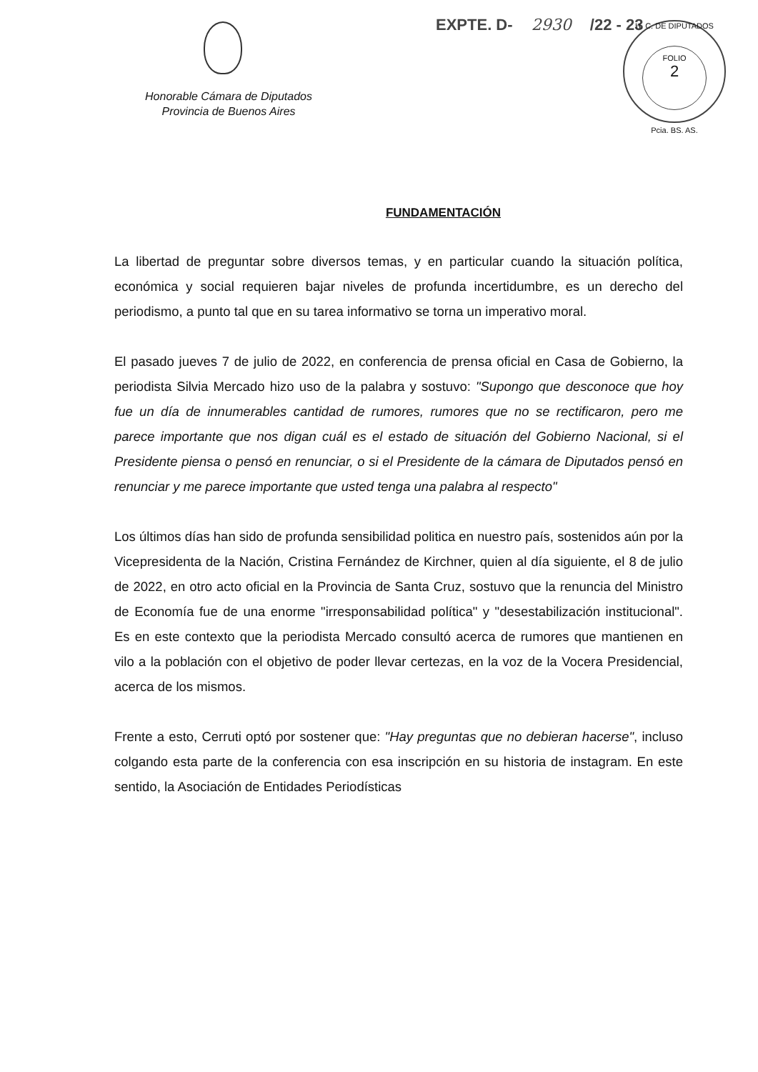Honorable Cámara de Diputados
Provincia de Buenos Aires
EXPTE. D- 2930 /22 - 23
H. C. DE DIPUTADOS
FOLIO
2
Pcia. BS. AS.
FUNDAMENTACIÓN
La libertad de preguntar sobre diversos temas, y en particular cuando la situación política, económica y social requieren bajar niveles de profunda incertidumbre, es un derecho del periodismo, a punto tal que en su tarea informativo se torna un imperativo moral.
El pasado jueves 7 de julio de 2022, en conferencia de prensa oficial en Casa de Gobierno, la periodista Silvia Mercado hizo uso de la palabra y sostuvo: "Supongo que desconoce que hoy fue un día de innumerables cantidad de rumores, rumores que no se rectificaron, pero me parece importante que nos digan cuál es el estado de situación del Gobierno Nacional, si el Presidente piensa o pensó en renunciar, o si el Presidente de la cámara de Diputados pensó en renunciar y me parece importante que usted tenga una palabra al respecto"
Los últimos días han sido de profunda sensibilidad politica en nuestro país, sostenidos aún por la Vicepresidenta de la Nación, Cristina Fernández de Kirchner, quien al día siguiente, el 8 de julio de 2022, en otro acto oficial en la Provincia de Santa Cruz, sostuvo que la renuncia del Ministro de Economía fue de una enorme "irresponsabilidad política" y "desestabilización institucional". Es en este contexto que la periodista Mercado consultó acerca de rumores que mantienen en vilo a la población con el objetivo de poder llevar certezas, en la voz de la Vocera Presidencial, acerca de los mismos.
Frente a esto, Cerruti optó por sostener que: "Hay preguntas que no debieran hacerse", incluso colgando esta parte de la conferencia con esa inscripción en su historia de instagram. En este sentido, la Asociación de Entidades Periodísticas